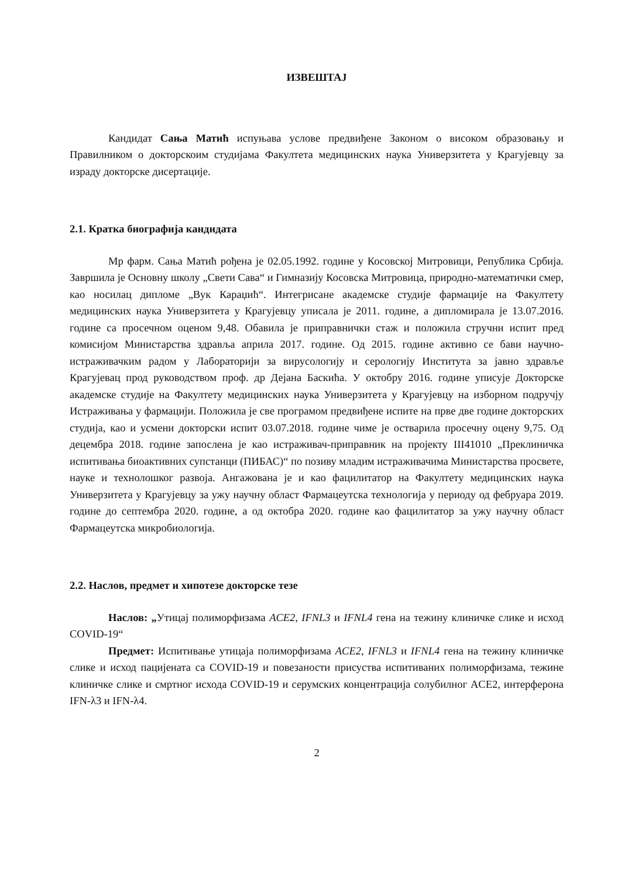ИЗВЕШТАЈ
Кандидат Сања Матић испуњава услове предвиђене Законом о високом образовању и Правилником о докторскоим студијама Факултета медицинских наука Универзитета у Крагујевцу за израду докторске дисертације.
2.1. Кратка биографија кандидата
Мр фарм. Сања Матић рођена је 02.05.1992. године у Косовској Митровици, Република Србија. Завршила је Основну школу „Свети Сава“ и Гимназију Косовска Митровица, природно-математички смер, као носилац дипломе „Вук Караџић“. Интегрисане академске студије фармације на Факултету медицинских наука Универзитета у Крагујевцу уписала је 2011. године, а дипломирала је 13.07.2016. године са просечном оценом 9,48. Обавила је приправнички стаж и положила стручни испит пред комисијом Министарства здравља априла 2017. године. Од 2015. године активно се бави научно-истраживачким радом у Лабораторији за вирусологију и серологију Института за јавно здравље Крагујевац прод руководством проф. др Дејана Баскића. У октобру 2016. године уписује Докторске академске студије на Факултету медицинских наука Универзитета у Крагујевцу на изборном подручју Истраживања у фармацији. Положила је све програмом предвиђене испите на прве две године докторских студија, као и усмени докторски испит 03.07.2018. године чиме је остварила просечну оцену 9,75. Од децембра 2018. године запослена је као истраживач-приправник на пројекту III41010 „Преклиничка испитивања биоактивних супстанци (ПИБАС)“ по позиву младим истраживачима Министарства просвете, науке и технолошког развоја. Ангажована је и као фацилитатор на Факултету медицинских наука Универзитета у Крагујевцу за ужу научну област Фармацеутска технологија у периоду од фебруара 2019. године до септембра 2020. године, а од октобра 2020. године као фацилитатор за ужу научну област Фармацеутска микробиологија.
2.2. Наслов, предмет и хипотезе докторске тезе
Наслов: „Утицај полиморфизама ACE2, IFNL3 и IFNL4 гена на тежину клиничке слике и исход COVID-19“
Предмет: Испитивање утицаја полиморфизама ACE2, IFNL3 и IFNL4 гена на тежину клиничке слике и исход пацијената са COVID-19 и повезаности присуства испитиваних полиморфизама, тежине клиничке слике и смртног исхода COVID-19 и серумских концентрација солубилног ACE2, интерферона IFN-λ3 и IFN-λ4.
2